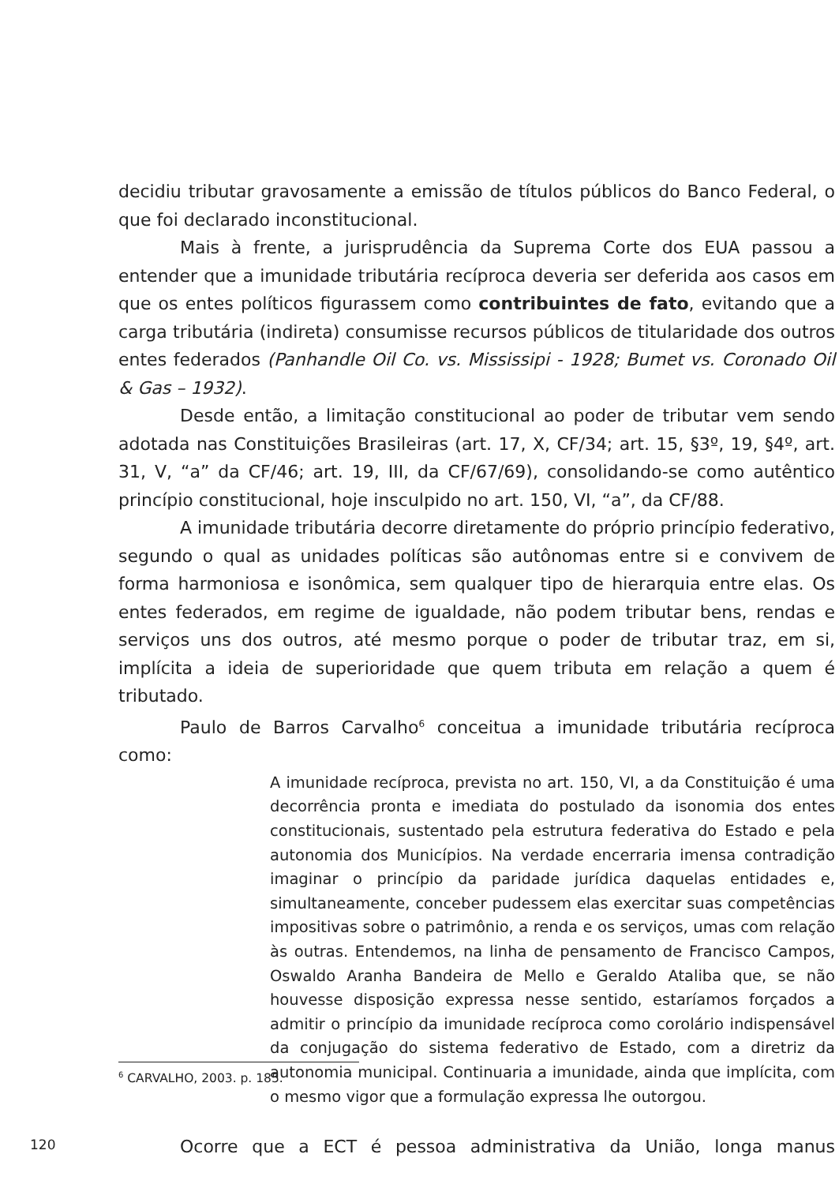decidiu tributar gravosamente a emissão de títulos públicos do Banco Federal, o que foi declarado inconstitucional.
Mais à frente, a jurisprudência da Suprema Corte dos EUA passou a entender que a imunidade tributária recíproca deveria ser deferida aos casos em que os entes políticos figurassem como contribuintes de fato, evitando que a carga tributária (indireta) consumisse recursos públicos de titularidade dos outros entes federados (Panhandle Oil Co. vs. Mississipi - 1928; Bumet vs. Coronado Oil & Gas – 1932).
Desde então, a limitação constitucional ao poder de tributar vem sendo adotada nas Constituições Brasileiras (art. 17, X, CF/34; art. 15, §3º, 19, §4º, art. 31, V, “a” da CF/46; art. 19, III, da CF/67/69), consolidando-se como autêntico princípio constitucional, hoje insculpido no art. 150, VI, “a”, da CF/88.
A imunidade tributária decorre diretamente do próprio princípio federativo, segundo o qual as unidades políticas são autônomas entre si e convivem de forma harmoniosa e isonômica, sem qualquer tipo de hierarquia entre elas. Os entes federados, em regime de igualdade, não podem tributar bens, rendas e serviços uns dos outros, até mesmo porque o poder de tributar traz, em si, implícita a ideia de superioridade que quem tributa em relação a quem é tributado.
Paulo de Barros Carvalho<sup>6</sup> conceitua a imunidade tributária recíproca como:
A imunidade recíproca, prevista no art. 150, VI, a da Constituição é uma decorrência pronta e imediata do postulado da isonomia dos entes constitucionais, sustentado pela estrutura federativa do Estado e pela autonomia dos Municípios. Na verdade encerraria imensa contradição imaginar o princípio da paridade jurídica daquelas entidades e, simultaneamente, conceber pudessem elas exercitar suas competências impositivas sobre o patrimônio, a renda e os serviços, umas com relação às outras. Entendemos, na linha de pensamento de Francisco Campos, Oswaldo Aranha Bandeira de Mello e Geraldo Ataliba que, se não houvesse disposição expressa nesse sentido, estaríamos forçados a admitir o princípio da imunidade recíproca como corolário indispensável da conjugação do sistema federativo de Estado, com a diretriz da autonomia municipal. Continuaria a imunidade, ainda que implícita, com o mesmo vigor que a formulação expressa lhe outorgou.
Ocorre que a ECT é pessoa administrativa da União, longa manus
<sup>6</sup> CARVALHO, 2003. p. 185.
120